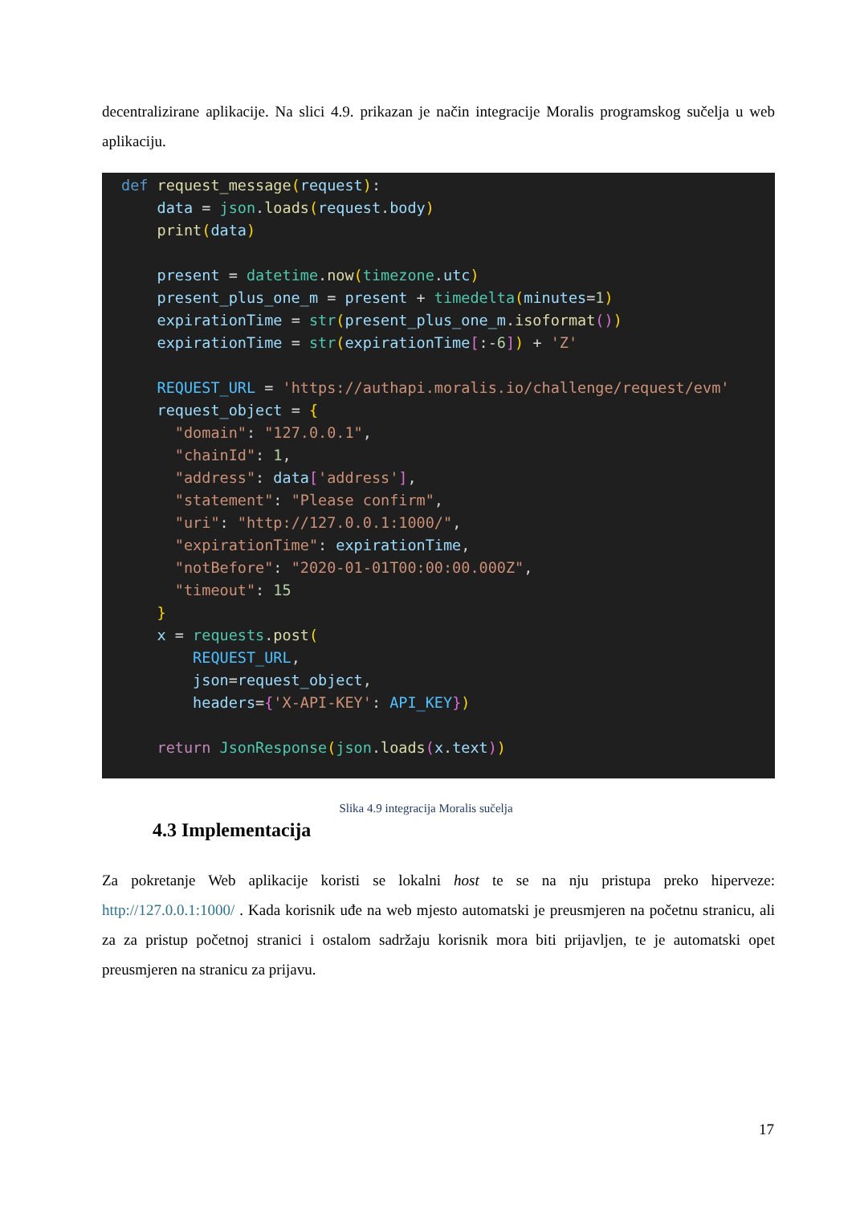decentralizirane aplikacije. Na slici 4.9. prikazan je način integracije Moralis programskog sučelja u web aplikaciju.
def request_message(request):
    data = json. loads(request. body)
    print(data)

    present = datetime. now(timezone. utc)
    present_plus_one_m = present + timedelta(minutes=1)
    expirationTime = str(present_plus_one_m. isoformat())
    expirationTime = str(expirationTime[:-6]) + 'Z'

    REQUEST_URL = 'https://authapi.moralis.io/challenge/request/evm'
    request_object = {
      "domain": "127.0.0.1",
      "chainId": 1,
      "address": data['address'],
      "statement": "Please confirm",
      "uri": "http://127.0.0.1:1000/",
      "expirationTime": expirationTime,
      "notBefore": "2020-01-01T00:00:00.000Z",
      "timeout": 15
    }
    x = requests. post(
        REQUEST_URL,
        json=request_object,
        headers={'X-API-KEY': API_KEY})

    return JsonResponse(json. loads(x. text))
Slika 4.9 integracija Moralis sučelja
4.3 Implementacija
Za pokretanje Web aplikacije koristi se lokalni host te se na nju pristupa preko hiperveze: http://127.0.0.1:1000/ . Kada korisnik uđe na web mjesto automatski je preusmjeren na početnu stranicu, ali za za pristup početnoj stranici i ostalom sadržaju korisnik mora biti prijavljen, te je automatski opet preusmjeren na stranicu za prijavu.
17